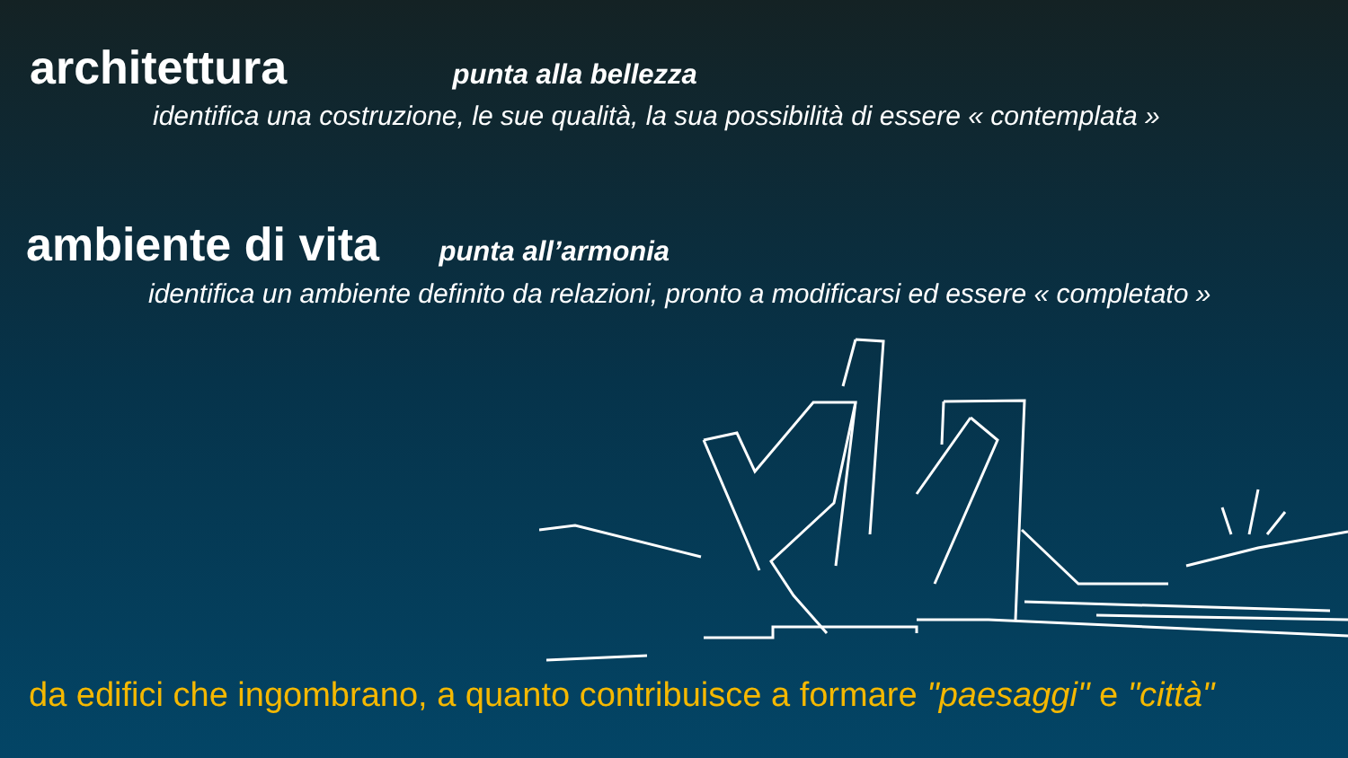architettura punta alla bellezza
identifica una costruzione, le sue qualità, la sua possibilità di essere « contemplata »
ambiente di vita punta all’armonia
identifica un ambiente definito da relazioni, pronto a modificarsi ed essere « completato »
da edifici che ingombrano, a quanto contribuisce a formare "paesaggi" e "città"